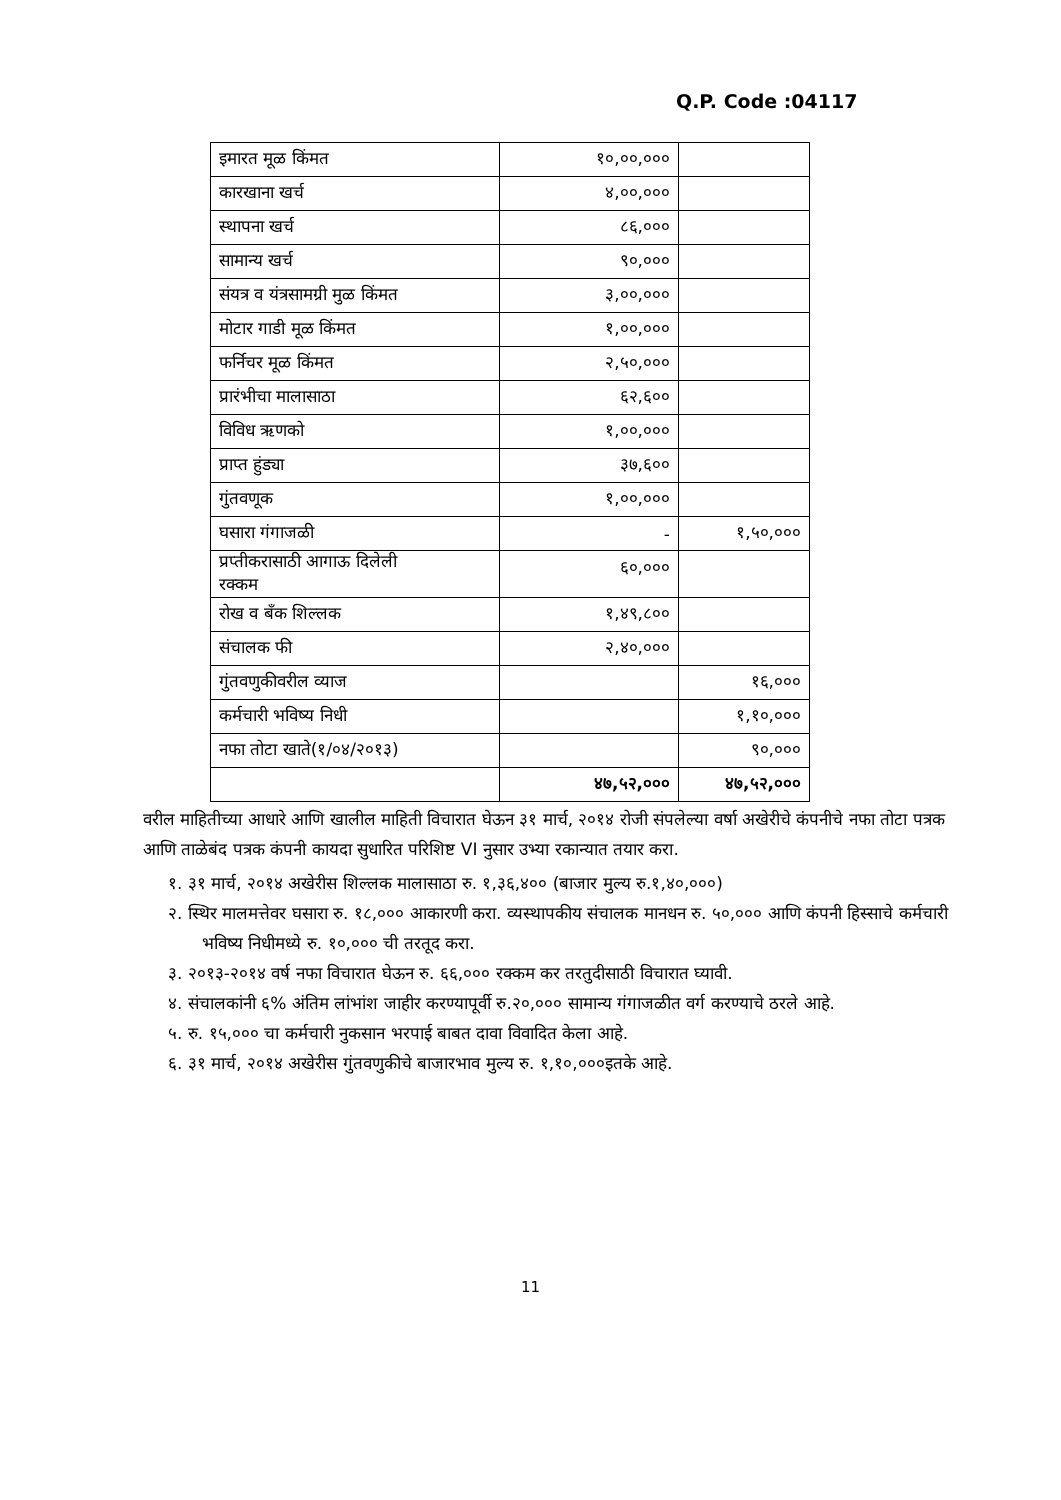Q.P. Code :04117
| इमारत मूळ किंमत | १०,००,००० | |
| कारखाना खर्च | ४,००,००० | |
| स्थापना खर्च | ८६,००० | |
| सामान्य खर्च | ९०,००० | |
| संयत्र व यंत्रसामग्री मुळ किंमत | ३,००,००० | |
| मोटार गाडी मूळ किंमत | १,००,००० | |
| फर्निचर मूळ किंमत | २,५०,००० | |
| प्रारंभीचा मालासाठा | ६२,६०० | |
| विविध ऋणको | १,००,००० | |
| प्राप्त हुंड्या | ३७,६०० | |
| गुंतवणूक | १,००,००० | |
| घसारा गंगाजळी | - | १,५०,००० |
| प्रप्तीकरासाठी आगाऊ दिलेली रक्कम | ६०,००० | |
| रोख व बँक शिल्लक | १,४९,८०० | |
| संचालक फी | २,४०,००० | |
| गुंतवणुकीवरील व्याज | | १६,००० |
| कर्मचारी भविष्य निधी | | १,१०,००० |
| नफा तोटा खाते(१/०४/२०१३) | | ९०,००० |
| | ४७,५२,००० | ४७,५२,००० |
वरील माहितीच्या आधारे आणि खालील माहिती विचारात घेऊन ३१ मार्च, २०१४ रोजी संपलेल्या वर्षा अखेरीचे कंपनीचे नफा तोटा पत्रक आणि ताळेबंद पत्रक कंपनी कायदा सुधारित परिशिष्ट VI नुसार उभ्या रकान्यात तयार करा.
१. ३१ मार्च, २०१४ अखेरीस शिल्लक मालासाठा रु. १,३६,४०० (बाजार मुल्य रु.१,४०,०००)
२. स्थिर मालमत्तेवर घसारा रु. १८,००० आकारणी करा. व्यस्थापकीय संचालक मानधन रु. ५०,००० आणि कंपनी हिस्साचे कर्मचारी भविष्य निधीमध्ये रु. १०,००० ची तरतूद करा.
३. २०१३-२०१४ वर्ष नफा विचारात घेऊन रु. ६६,००० रक्कम कर तरतुदीसाठी विचारात घ्यावी.
४. संचालकांनी ६% अंतिम लांभांश जाहीर करण्यापूर्वी रु.२०,००० सामान्य गंगाजळीत वर्ग करण्याचे ठरले आहे.
५. रु. १५,००० चा कर्मचारी नुकसान भरपाई बाबत दावा विवादित केला आहे.
६. ३१ मार्च, २०१४ अखेरीस गुंतवणुकीचे बाजारभाव मुल्य रु. १,१०,०००इतके आहे.
11